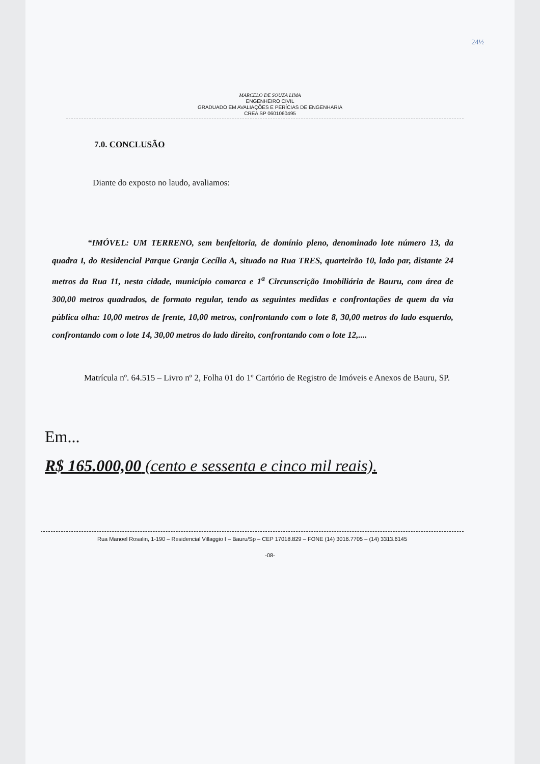24½
MARCELO DE SOUZA LIMA
ENGENHEIRO CIVIL
GRADUADO EM AVALIAÇÕES E PERÍCIAS DE ENGENHARIA
CREA SP 0601060495
7.0. CONCLUSÃO
Diante do exposto no laudo, avaliamos:
“IMÓVEL: UM TERRENO, sem benfeitoria, de domínio pleno, denominado lote número 13, da quadra I, do Residencial Parque Granja Cecília A, situado na Rua TRES, quarteirão 10, lado par, distante 24 metros da Rua 11, nesta cidade, município comarca e 1<sup>a</sup> Circunscrição Imobiliária de Bauru, com área de 300,00 metros quadrados, de formato regular, tendo as seguintes medidas e confrontações de quem da via pública olha: 10,00 metros de frente, 10,00 metros, confrontando com o lote 8, 30,00 metros do lado esquerdo, confrontando com o lote 14, 30,00 metros do lado direito, confrontando com o lote 12,....
Matrícula nº. 64.515 – Livro nº 2, Folha 01 do 1º Cartório de Registro de Imóveis e Anexos de Bauru, SP.
Em...
R$ 165.000,00 (cento e sessenta e cinco mil reais).
Rua Manoel Rosalin, 1-190 – Residencial Villaggio I – Bauru/Sp – CEP 17018.829 – FONE (14) 3016.7705 – (14) 3313.6145
-08-